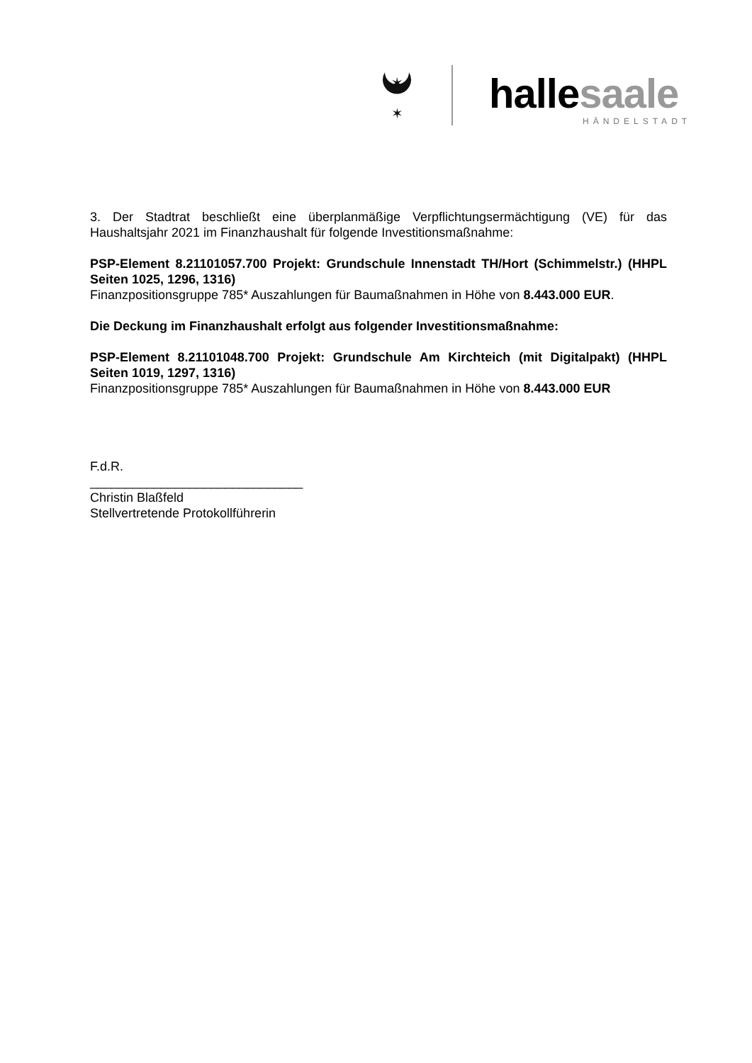✶
✶
hallesaale
HÄNDELSTADT
3. Der Stadtrat beschließt eine überplanmäßige Verpflichtungsermächtigung (VE) für das Haushaltsjahr 2021 im Finanzhaushalt für folgende Investitionsmaßnahme:
PSP-Element 8.21101057.700 Projekt: Grundschule Innenstadt TH/Hort (Schimmelstr.) (HHPL Seiten 1025, 1296, 1316)
Finanzpositionsgruppe 785* Auszahlungen für Baumaßnahmen in Höhe von 8.443.000 EUR.
Die Deckung im Finanzhaushalt erfolgt aus folgender Investitionsmaßnahme:
PSP-Element 8.21101048.700 Projekt: Grundschule Am Kirchteich (mit Digitalpakt) (HHPL Seiten 1019, 1297, 1316)
Finanzpositionsgruppe 785* Auszahlungen für Baumaßnahmen in Höhe von 8.443.000 EUR
F.d.R.
______________________________
Christin Blaßfeld
Stellvertretende Protokollführerin